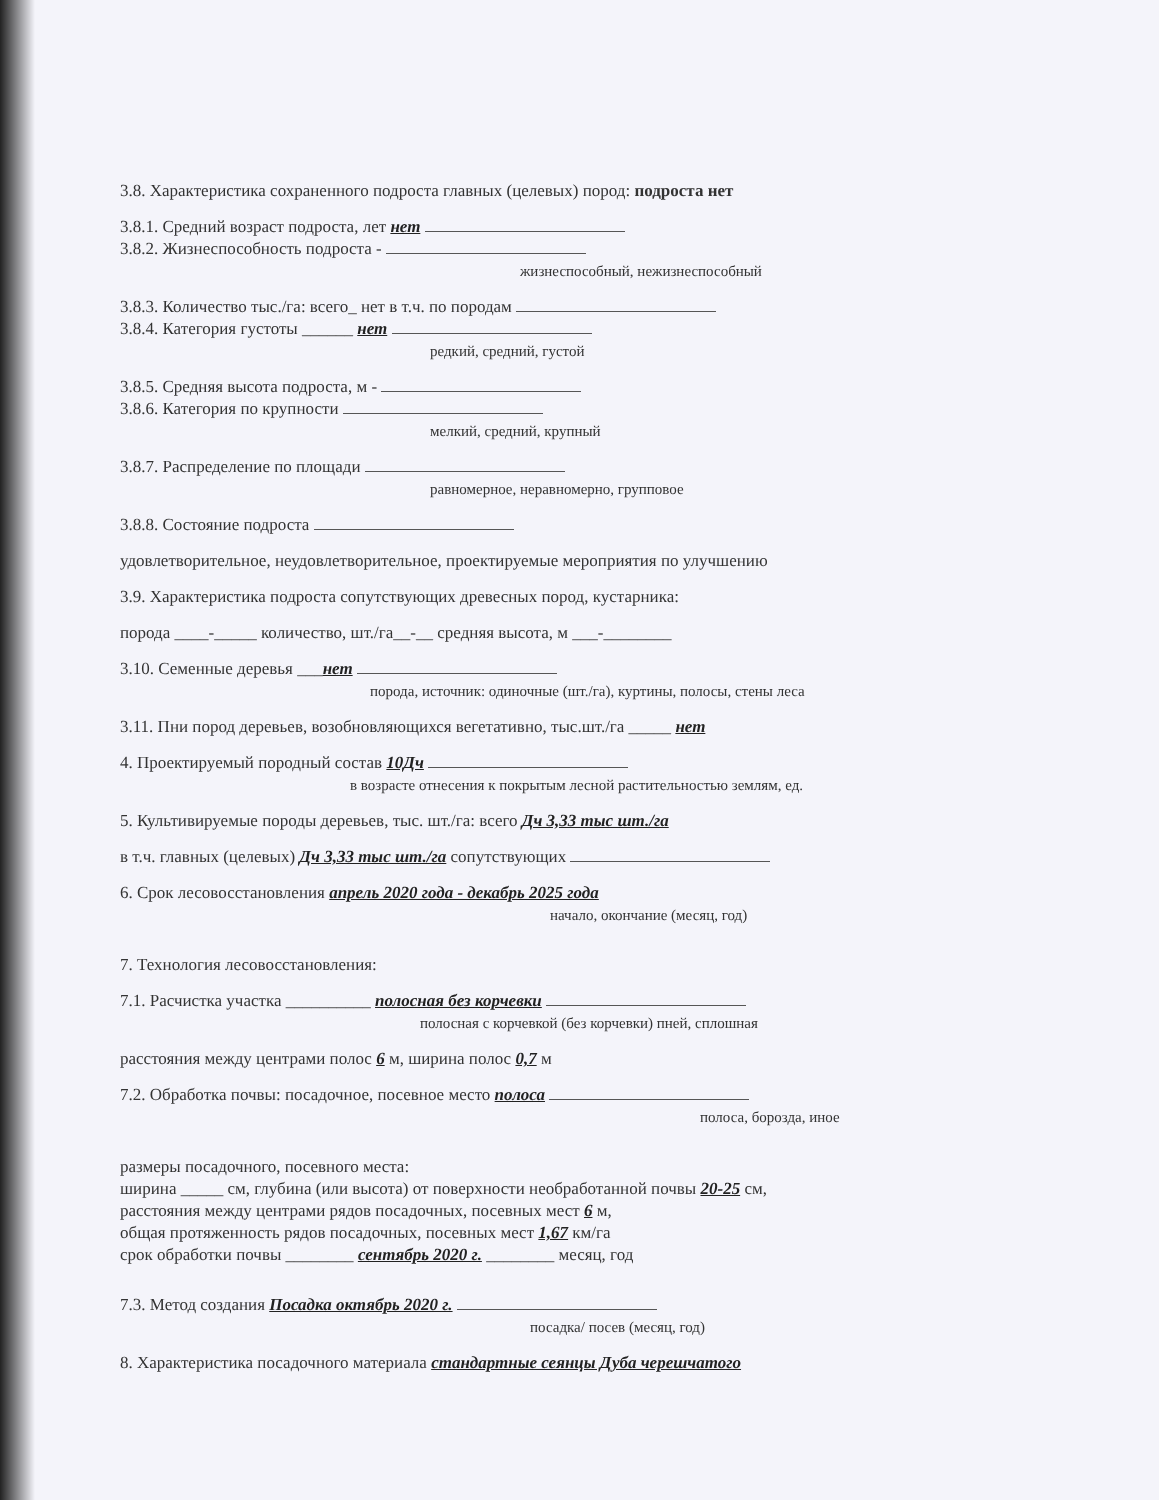3.8. Характеристика сохраненного подроста главных (целевых) пород: подроста нет
3.8.1. Средний возраст подроста, лет нет
3.8.2. Жизнеспособность подроста -
жизнеспособный, нежизнеспособный
3.8.3. Количество тыс./га: всего_ нет в т.ч. по породам
3.8.4. Категория густоты ______ нет
редкий, средний, густой
3.8.5. Средняя высота подроста, м -
3.8.6. Категория по крупности
мелкий, средний, крупный
3.8.7. Распределение по площади
равномерное, неравномерно, групповое
3.8.8. Состояние подроста
удовлетворительное, неудовлетворительное, проектируемые мероприятия по улучшению
3.9. Характеристика подроста сопутствующих древесных пород, кустарника:
порода ____-_____ количество, шт./га__-__ средняя высота, м ___-________
3.10. Семенные деревья ___нет
порода, источник: одиночные (шт./га), куртины, полосы, стены леса
3.11. Пни пород деревьев, возобновляющихся вегетативно, тыс.шт./га _____ нет
4. Проектируемый породный состав 10Дч
в возрасте отнесения к покрытым лесной растительностью землям, ед.
5. Культивируемые породы деревьев, тыс. шт./га: всего Дч 3,33 тыс шт./га
в т.ч. главных (целевых) Дч 3,33 тыс шт./га сопутствующих
6. Срок лесовосстановления апрель 2020 года - декабрь 2025 года
начало, окончание (месяц, год)
7. Технология лесовосстановления:
7.1. Расчистка участка __________ полосная без корчевки
полосная с корчевкой (без корчевки) пней, сплошная
расстояния между центрами полос 6 м, ширина полос 0,7 м
7.2. Обработка почвы: посадочное, посевное место полоса
полоса, борозда, иное
размеры посадочного, посевного места:
ширина _____ см, глубина (или высота) от поверхности необработанной почвы 20-25 см,
расстояния между центрами рядов посадочных, посевных мест 6 м,
общая протяженность рядов посадочных, посевных мест 1,67 км/га
срок обработки почвы ________ сентябрь 2020 г. ________ месяц, год
7.3. Метод создания Посадка октябрь 2020 г.
посадка/ посев (месяц, год)
8. Характеристика посадочного материала стандартные сеянцы Дуба черешчатого